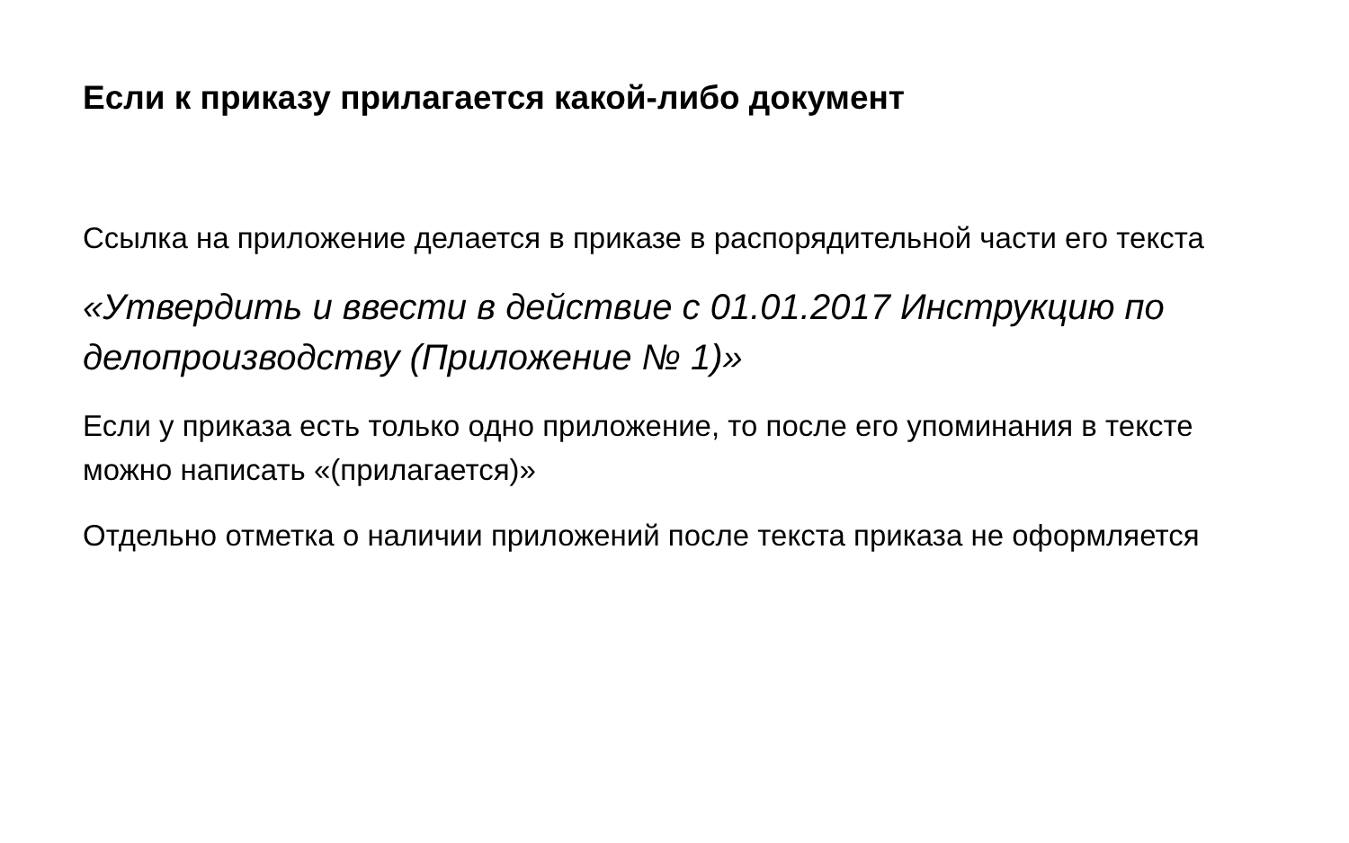Если к приказу прилагается какой-либо документ
Ссылка на приложение делается в приказе в распорядительной части его текста
«Утвердить и ввести в действие с 01.01.2017 Инструкцию по делопроизводству (Приложение № 1)»
Если у приказа есть только одно приложение, то после его упоминания в тексте можно написать «(прилагается)»
Отдельно отметка о наличии приложений после текста приказа не оформляется